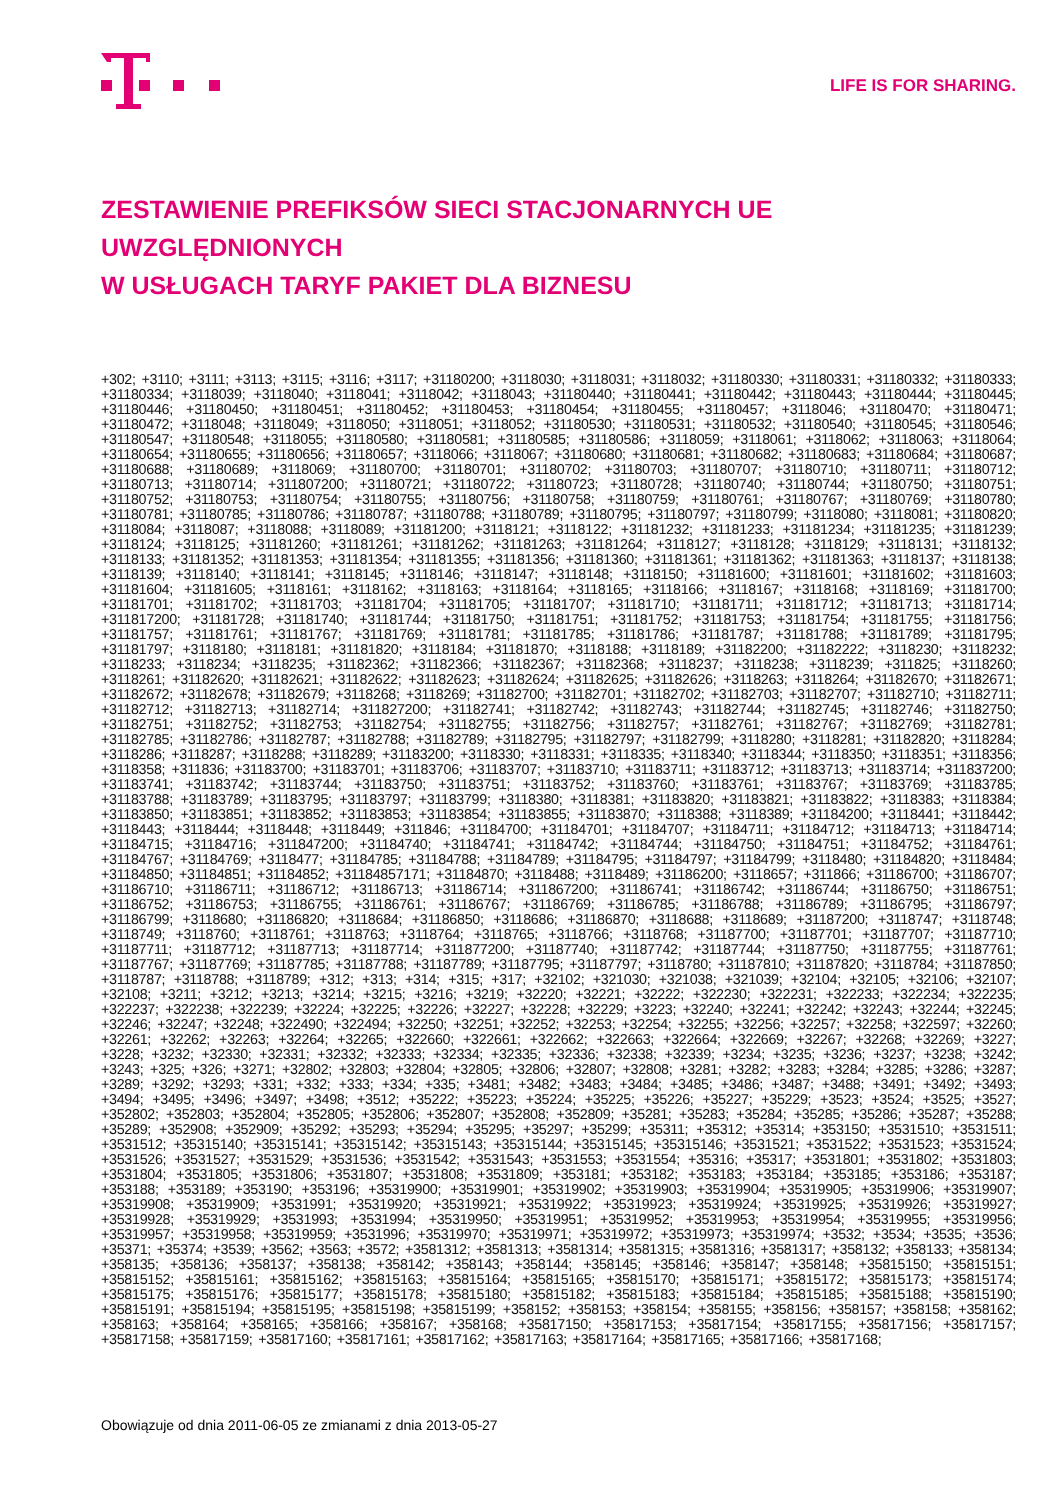LIFE IS FOR SHARING.
ZESTAWIENIE PREFIKSÓW SIECI STACJONARNYCH UE UWZGLĘDNIONYCH
W USŁUGACH TARYF PAKIET DLA BIZNESU
+302; +3110; +3111; +3113; +3115; +3116; +3117; +31180200; +3118030; +3118031; +3118032; +31180330; +31180331; +31180332; +31180333; +31180334; +3118039; +3118040; +3118041; +3118042; +3118043; +31180440; +31180441; +31180442; +31180443; +31180444; +31180445; +31180446; +31180450; +31180451; +31180452; +31180453; +31180454; +31180455; +31180457; +3118046; +31180470; +31180471; +31180472; +3118048; +3118049; +3118050; +3118051; +3118052; +31180530; +31180531; +31180532; +31180540; +31180545; +31180546; +31180547; +31180548; +3118055; +31180580; +31180581; +31180585; +31180586; +3118059; +3118061; +3118062; +3118063; +3118064; +31180654; +31180655; +31180656; +31180657; +3118066; +3118067; +31180680; +31180681; +31180682; +31180683; +31180684; +31180687; +31180688; +31180689; +3118069; +31180700; +31180701; +31180702; +31180703; +31180707; +31180710; +31180711; +31180712; +31180713; +31180714; +311807200; +31180721; +31180722; +31180723; +31180728; +31180740; +31180744; +31180750; +31180751; +31180752; +31180753; +31180754; +31180755; +31180756; +31180758; +31180759; +31180761; +31180767; +31180769; +31180780; +31180781; +31180785; +31180786; +31180787; +31180788; +31180789; +31180795; +31180797; +31180799; +3118080; +3118081; +31180820; +3118084; +3118087; +3118088; +3118089; +31181200; +3118121; +3118122; +31181232; +31181233; +31181234; +31181235; +31181239; +3118124; +3118125; +31181260; +31181261; +31181262; +31181263; +31181264; +3118127; +3118128; +3118129; +3118131; +3118132; +3118133; +31181352; +31181353; +31181354; +31181355; +31181356; +31181360; +31181361; +31181362; +31181363; +3118137; +3118138; +3118139; +3118140; +3118141; +3118145; +3118146; +3118147; +3118148; +3118150; +31181600; +31181601; +31181602; +31181603; +31181604; +31181605; +3118161; +3118162; +3118163; +3118164; +3118165; +3118166; +3118167; +3118168; +3118169; +31181700; +31181701; +31181702; +31181703; +31181704; +31181705; +31181707; +31181710; +31181711; +31181712; +31181713; +31181714; +311817200; +31181728; +31181740; +31181744; +31181750; +31181751; +31181752; +31181753; +31181754; +31181755; +31181756; +31181757; +31181761; +31181767; +31181769; +31181781; +31181785; +31181786; +31181787; +31181788; +31181789; +31181795; +31181797; +3118180; +3118181; +31181820; +3118184; +31181870; +3118188; +3118189; +31182200; +31182222; +3118230; +3118232; +3118233; +3118234; +3118235; +31182362; +31182366; +31182367; +31182368; +3118237; +3118238; +3118239; +311825; +3118260; +3118261; +31182620; +31182621; +31182622; +31182623; +31182624; +31182625; +31182626; +3118263; +3118264; +31182670; +31182671; +31182672; +31182678; +31182679; +3118268; +3118269; +31182700; +31182701; +31182702; +31182703; +31182707; +31182710; +31182711; +31182712; +31182713; +31182714; +311827200; +31182741; +31182742; +31182743; +31182744; +31182745; +31182746; +31182750; +31182751; +31182752; +31182753; +31182754; +31182755; +31182756; +31182757; +31182761; +31182767; +31182769; +31182781; +31182785; +31182786; +31182787; +31182788; +31182789; +31182795; +31182797; +31182799; +3118280; +3118281; +31182820; +3118284; +3118286; +3118287; +3118288; +3118289; +31183200; +3118330; +3118331; +3118335; +3118340; +3118344; +3118350; +3118351; +3118356; +3118358; +311836; +31183700; +31183701; +31183706; +31183707; +31183710; +31183711; +31183712; +31183713; +31183714; +311837200; +31183741; +31183742; +31183744; +31183750; +31183751; +31183752; +31183760; +31183761; +31183767; +31183769; +31183785; +31183788; +31183789; +31183795; +31183797; +31183799; +3118380; +3118381; +31183820; +31183821; +31183822; +3118383; +3118384; +31183850; +31183851; +31183852; +31183853; +31183854; +31183855; +31183870; +3118388; +3118389; +31184200; +3118441; +3118442; +3118443; +3118444; +3118448; +3118449; +311846; +31184700; +31184701; +31184707; +31184711; +31184712; +31184713; +31184714; +31184715; +31184716; +311847200; +31184740; +31184741; +31184742; +31184744; +31184750; +31184751; +31184752; +31184761; +31184767; +31184769; +3118477; +31184785; +31184788; +31184789; +31184795; +31184797; +31184799; +3118480; +31184820; +3118484; +31184850; +31184851; +31184852; +31184857171; +31184870; +3118488; +3118489; +31186200; +3118657; +311866; +31186700; +31186707; +31186710; +31186711; +31186712; +31186713; +31186714; +311867200; +31186741; +31186742; +31186744; +31186750; +31186751; +31186752; +31186753; +31186755; +31186761; +31186767; +31186769; +31186785; +31186788; +31186789; +31186795; +31186797; +31186799; +3118680; +31186820; +3118684; +31186850; +3118686; +31186870; +3118688; +3118689; +31187200; +3118747; +3118748; +3118749; +3118760; +3118761; +3118763; +3118764; +3118765; +3118766; +3118768; +31187700; +31187701; +31187707; +31187710; +31187711; +31187712; +31187713; +31187714; +311877200; +31187740; +31187742; +31187744; +31187750; +31187755; +31187761; +31187767; +31187769; +31187785; +31187788; +31187789; +31187795; +31187797; +3118780; +31187810; +31187820; +3118784; +31187850; +3118787; +3118788; +3118789; +312; +313; +314; +315; +317; +32102; +321030; +321038; +321039; +32104; +32105; +32106; +32107; +32108; +3211; +3212; +3213; +3214; +3215; +3216; +3219; +32220; +32221; +32222; +322230; +322231; +322233; +322234; +322235; +322237; +322238; +322239; +32224; +32225; +32226; +32227; +32228; +32229; +3223; +32240; +32241; +32242; +32243; +32244; +32245; +32246; +32247; +32248; +322490; +322494; +32250; +32251; +32252; +32253; +32254; +32255; +32256; +32257; +32258; +322597; +32260; +32261; +32262; +32263; +32264; +32265; +322660; +322661; +322662; +322663; +322664; +322669; +32267; +32268; +32269; +3227; +3228; +3232; +32330; +32331; +32332; +32333; +32334; +32335; +32336; +32338; +32339; +3234; +3235; +3236; +3237; +3238; +3242; +3243; +325; +326; +3271; +32802; +32803; +32804; +32805; +32806; +32807; +32808; +3281; +3282; +3283; +3284; +3285; +3286; +3287; +3289; +3292; +3293; +331; +332; +333; +334; +335; +3481; +3482; +3483; +3484; +3485; +3486; +3487; +3488; +3491; +3492; +3493; +3494; +3495; +3496; +3497; +3498; +3512; +35222; +35223; +35224; +35225; +35226; +35227; +35229; +3523; +3524; +3525; +3527; +352802; +352803; +352804; +352805; +352806; +352807; +352808; +352809; +35281; +35283; +35284; +35285; +35286; +35287; +35288; +35289; +352908; +352909; +35292; +35293; +35294; +35295; +35297; +35299; +35311; +35312; +35314; +353150; +3531510; +3531511; +3531512; +35315140; +35315141; +35315142; +35315143; +35315144; +35315145; +35315146; +3531521; +3531522; +3531523; +3531524; +3531526; +3531527; +3531529; +3531536; +3531542; +3531543; +3531553; +3531554; +35316; +35317; +3531801; +3531802; +3531803; +3531804; +3531805; +3531806; +3531807; +3531808; +3531809; +353181; +353182; +353183; +353184; +353185; +353186; +353187; +353188; +353189; +353190; +353196; +35319900; +35319901; +35319902; +35319903; +35319904; +35319905; +35319906; +35319907; +35319908; +35319909; +3531991; +35319920; +35319921; +35319922; +35319923; +35319924; +35319925; +35319926; +35319927; +35319928; +35319929; +3531993; +3531994; +35319950; +35319951; +35319952; +35319953; +35319954; +35319955; +35319956; +35319957; +35319958; +35319959; +3531996; +35319970; +35319971; +35319972; +35319973; +35319974; +3532; +3534; +3535; +3536; +35371; +35374; +3539; +3562; +3563; +3572; +3581312; +3581313; +3581314; +3581315; +3581316; +3581317; +358132; +358133; +358134; +358135; +358136; +358137; +358138; +358142; +358143; +358144; +358145; +358146; +358147; +358148; +35815150; +35815151; +35815152; +35815161; +35815162; +35815163; +35815164; +35815165; +35815170; +35815171; +35815172; +35815173; +35815174; +35815175; +35815176; +35815177; +35815178; +35815180; +35815182; +35815183; +35815184; +35815185; +35815188; +35815190; +35815191; +35815194; +35815195; +35815198; +35815199; +358152; +358153; +358154; +358155; +358156; +358157; +358158; +358162; +358163; +358164; +358165; +358166; +358167; +358168; +35817150; +35817153; +35817154; +35817155; +35817156; +35817157; +35817158; +35817159; +35817160; +35817161; +35817162; +35817163; +35817164; +35817165; +35817166; +35817168;
Obowiązuje od dnia 2011-06-05 ze zmianami z dnia 2013-05-27